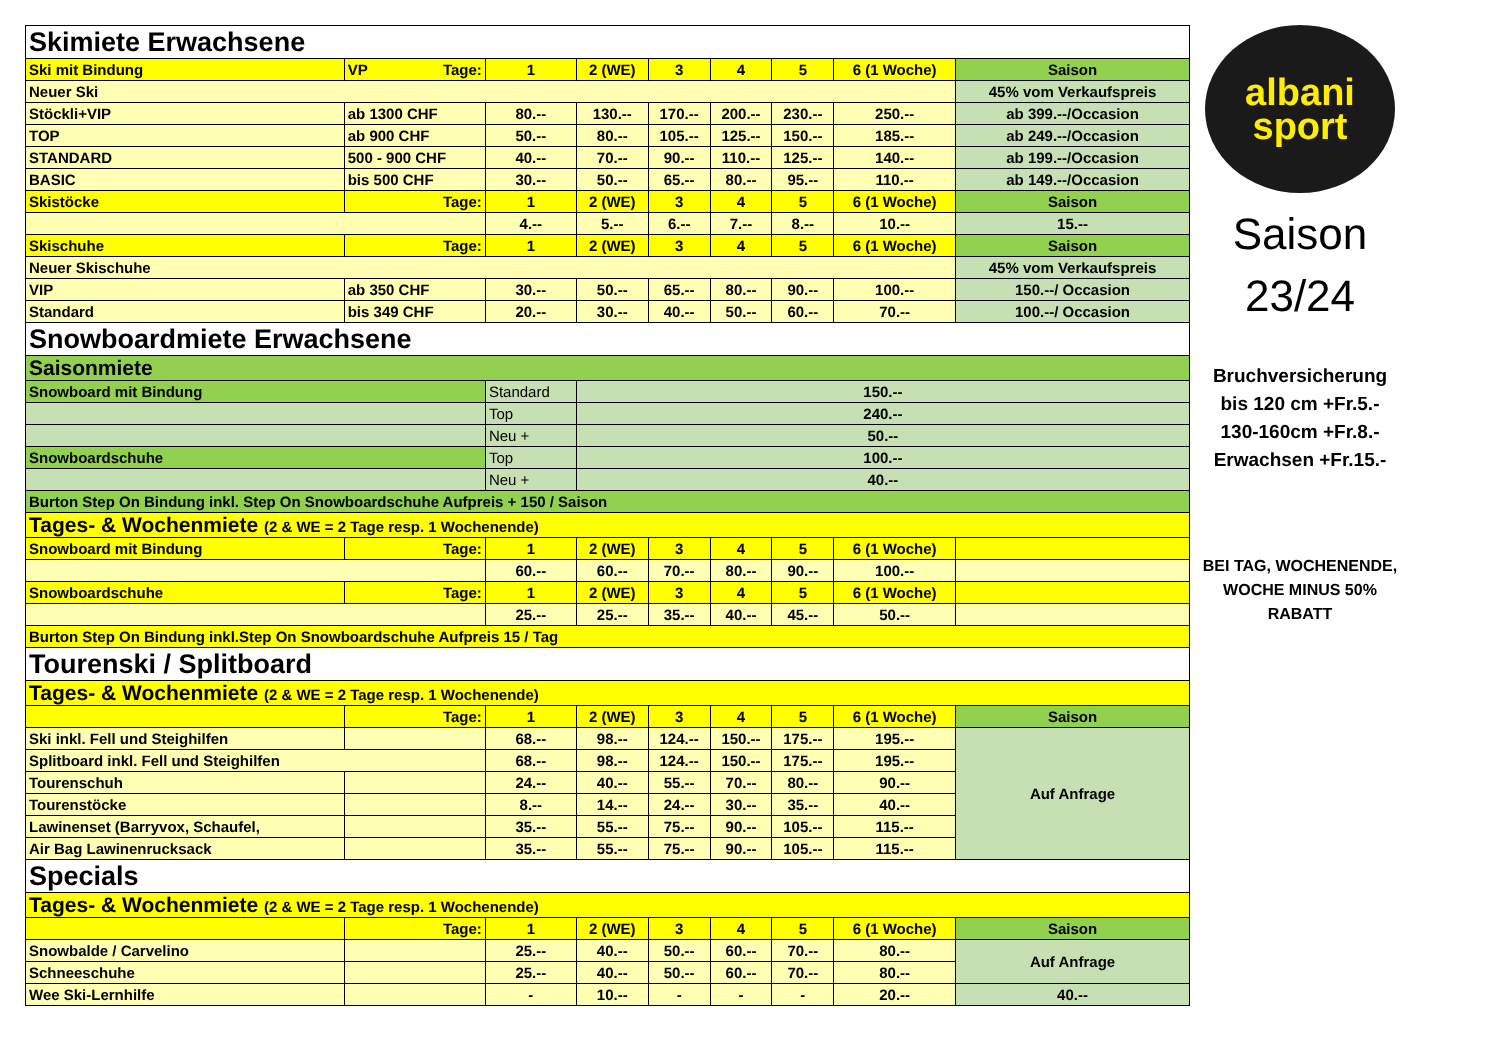| Skimiete Erwachsene | | | | | | | | |
| Ski mit Bindung | VP Tage: | 1 | 2 (WE) | 3 | 4 | 5 | 6 (1 Woche) | Saison |
| Neuer Ski | | | | | | | | 45% vom Verkaufspreis |
| Stöckli+VIP | ab 1300 CHF | 80.-- | 130.-- | 170.-- | 200.-- | 230.-- | 250.-- | ab 399.--/Occasion |
| TOP | ab 900 CHF | 50.-- | 80.-- | 105.-- | 125.-- | 150.-- | 185.-- | ab 249.--/Occasion |
| STANDARD | 500 - 900 CHF | 40.-- | 70.-- | 90.-- | 110.-- | 125.-- | 140.-- | ab 199.--/Occasion |
| BASIC | bis 500 CHF | 30.-- | 50.-- | 65.-- | 80.-- | 95.-- | 110.-- | ab 149.--/Occasion |
| Skistöcke | Tage: | 1 | 2 (WE) | 3 | 4 | 5 | 6 (1 Woche) | Saison |
| | | 4.-- | 5.-- | 6.-- | 7.-- | 8.-- | 10.-- | 15.-- |
| Skischuhe | Tage: | 1 | 2 (WE) | 3 | 4 | 5 | 6 (1 Woche) | Saison |
| Neuer Skischuhe | | | | | | | | 45% vom Verkaufspreis |
| VIP | ab 350 CHF | 30.-- | 50.-- | 65.-- | 80.-- | 90.-- | 100.-- | 150.--/ Occasion |
| Standard | bis 349 CHF | 20.-- | 30.-- | 40.-- | 50.-- | 60.-- | 70.-- | 100.--/ Occasion |
| Snowboardmiete Erwachsene | | | | | | | | |
| Saisonmiete | | | | | | | | |
| Snowboard mit Bindung | | Standard | 150.-- | | | | | |
| | | Top | 240.-- | | | | | |
| | | Neu + | 50.-- | | | | | |
| Snowboardschuhe | | Top | 100.-- | | | | | |
| | | Neu + | 40.-- | | | | | |
| Burton Step On Bindung inkl. Step On Snowboardschuhe Aufpreis + 150 / Saison | | | | | | | | |
| Tages- & Wochenmiete (2 & WE = 2 Tage resp. 1 Wochenende) | | | | | | | | |
| Snowboard mit Bindung | Tage: | 1 | 2 (WE) | 3 | 4 | 5 | 6 (1 Woche) | |
| | | 60.-- | 60.-- | 70.-- | 80.-- | 90.-- | 100.-- | |
| Snowboardschuhe | Tage: | 1 | 2 (WE) | 3 | 4 | 5 | 6 (1 Woche) | |
| | | 25.-- | 25.-- | 35.-- | 40.-- | 45.-- | 50.-- | |
| Burton Step On Bindung inkl.Step On Snowboardschuhe Aufpreis 15 / Tag | | | | | | | | |
| Tourenski / Splitboard | | | | | | | | |
| Tages- & Wochenmiete (2 & WE = 2 Tage resp. 1 Wochenende) | | | | | | | | |
| | Tage: | 1 | 2 (WE) | 3 | 4 | 5 | 6 (1 Woche) | Saison |
| Ski inkl. Fell und Steighilfen | | 68.-- | 98.-- | 124.-- | 150.-- | 175.-- | 195.-- | Auf Anfrage |
| Splitboard inkl. Fell und Steighilfen | | 68.-- | 98.-- | 124.-- | 150.-- | 175.-- | 195.-- | |
| Tourenschuh | | 24.-- | 40.-- | 55.-- | 70.-- | 80.-- | 90.-- | |
| Tourenstöcke | | 8.-- | 14.-- | 24.-- | 30.-- | 35.-- | 40.-- | |
| Lawinenset (Barryvox, Schaufel, | | 35.-- | 55.-- | 75.-- | 90.-- | 105.-- | 115.-- | |
| Air Bag Lawinenrucksack | | 35.-- | 55.-- | 75.-- | 90.-- | 105.-- | 115.-- | |
| Specials | | | | | | | | |
| Tages- & Wochenmiete (2 & WE = 2 Tage resp. 1 Wochenende) | | | | | | | | |
| | Tage: | 1 | 2 (WE) | 3 | 4 | 5 | 6 (1 Woche) | Saison |
| Snowbalde / Carvelino | | 25.-- | 40.-- | 50.-- | 60.-- | 70.-- | 80.-- | Auf Anfrage |
| Schneeschuhe | | 25.-- | 40.-- | 50.-- | 60.-- | 70.-- | 80.-- | |
| Wee Ski-Lernhilfe | | - | 10.-- | - | - | - | 20.-- | 40.-- |
albani
sport
Saison
23/24
Bruchversicherung
bis 120 cm +Fr.5.-
130-160cm +Fr.8.-
Erwachsen +Fr.15.-
BEI TAG, WOCHENENDE, WOCHE MINUS 50% RABATT